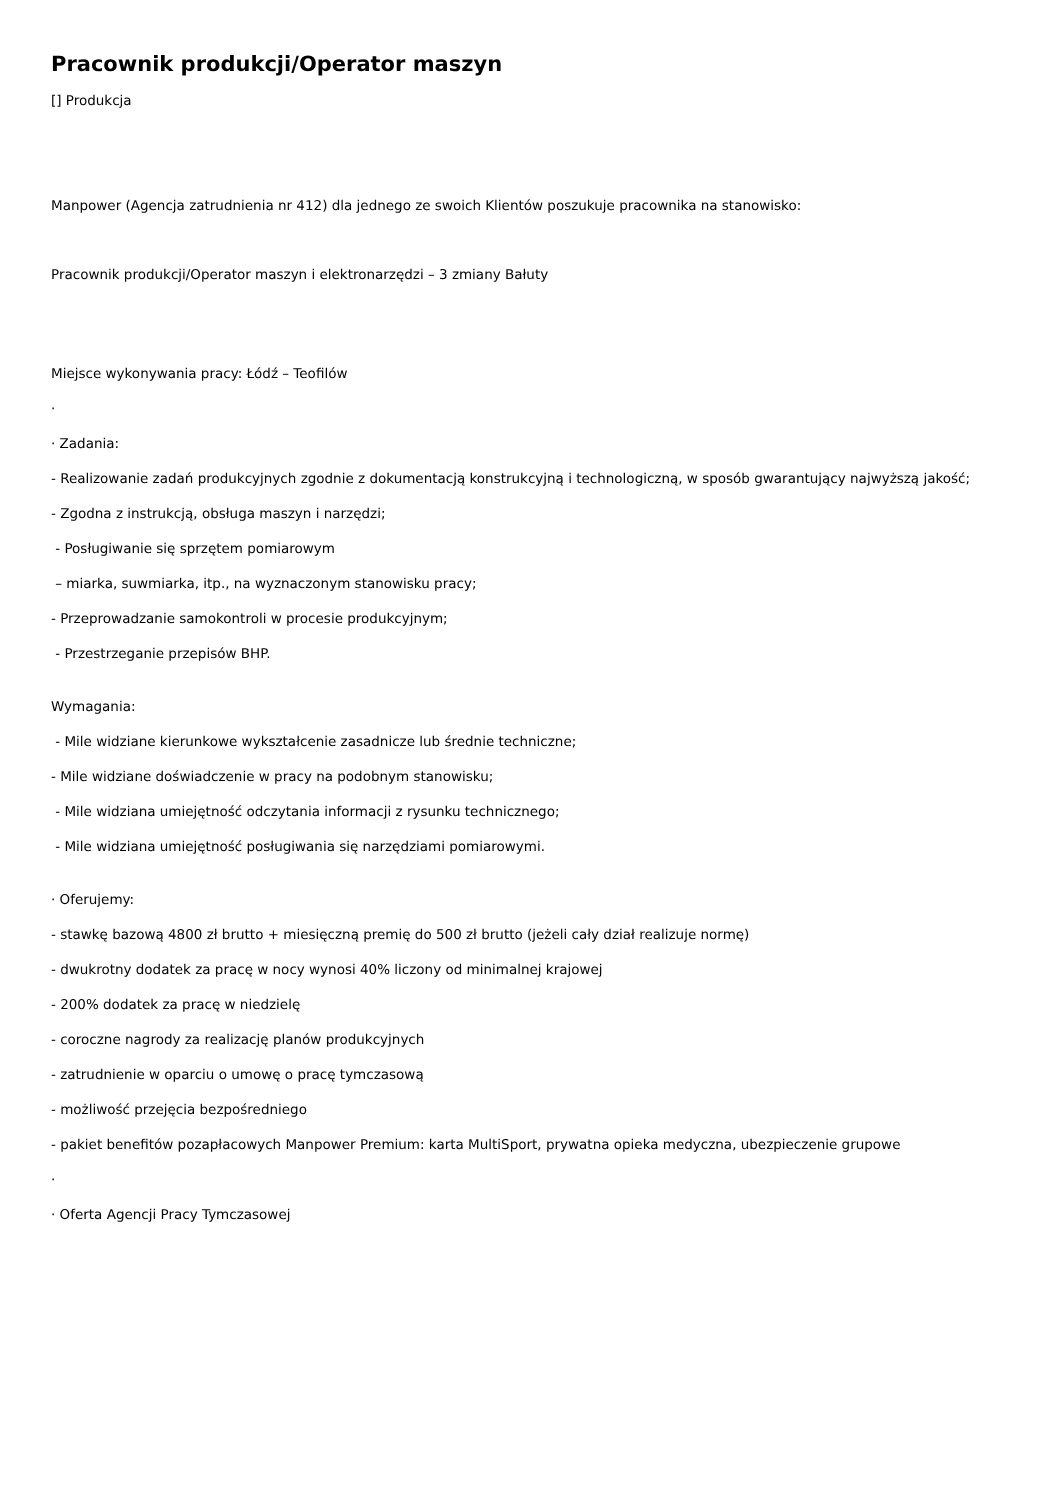Pracownik produkcji/Operator maszyn
[] Produkcja
Manpower (Agencja zatrudnienia nr 412) dla jednego ze swoich Klientów poszukuje pracownika na stanowisko:
Pracownik produkcji/Operator maszyn i elektronarzędzi – 3 zmiany Bałuty
Miejsce wykonywania pracy: Łódź – Teofilów
·
· Zadania:
- Realizowanie zadań produkcyjnych zgodnie z dokumentacją konstrukcyjną i technologiczną, w sposób gwarantujący najwyższą jakość;
- Zgodna z instrukcją, obsługa maszyn i narzędzi;
- Posługiwanie się sprzętem pomiarowym
– miarka, suwmiarka, itp., na wyznaczonym stanowisku pracy;
- Przeprowadzanie samokontroli w procesie produkcyjnym;
- Przestrzeganie przepisów BHP.
Wymagania:
- Mile widziane kierunkowe wykształcenie zasadnicze lub średnie techniczne;
- Mile widziane doświadczenie w pracy na podobnym stanowisku;
- Mile widziana umiejętność odczytania informacji z rysunku technicznego;
- Mile widziana umiejętność posługiwania się narzędziami pomiarowymi.
· Oferujemy:
- stawkę bazową 4800 zł brutto + miesięczną premię do 500 zł brutto (jeżeli cały dział realizuje normę)
- dwukrotny dodatek za pracę w nocy wynosi 40% liczony od minimalnej krajowej
- 200% dodatek za pracę w niedzielę
- coroczne nagrody za realizację planów produkcyjnych
- zatrudnienie w oparciu o umowę o pracę tymczasową
- możliwość przejęcia bezpośredniego
- pakiet benefitów pozapłacowych Manpower Premium: karta MultiSport, prywatna opieka medyczna, ubezpieczenie grupowe
·
· Oferta Agencji Pracy Tymczasowej